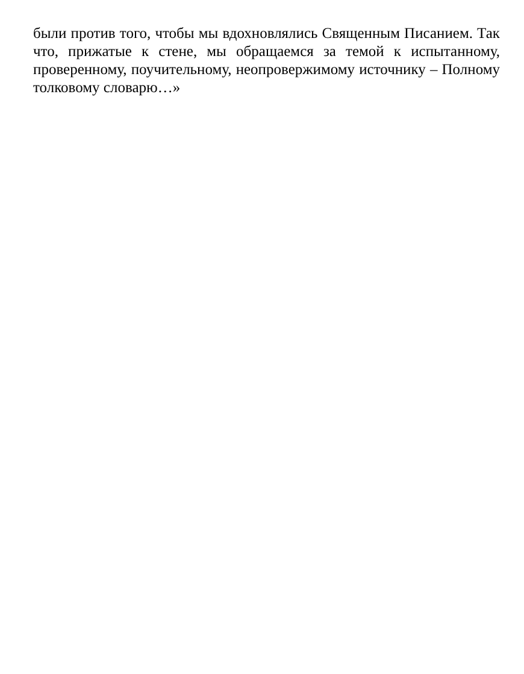были против того, чтобы мы вдохновлялись Священным Писанием. Так что, прижатые к стене, мы обращаемся за темой к испытанному, проверенному, поучительному, неопровержимому источнику – Полному толковому словарю…»